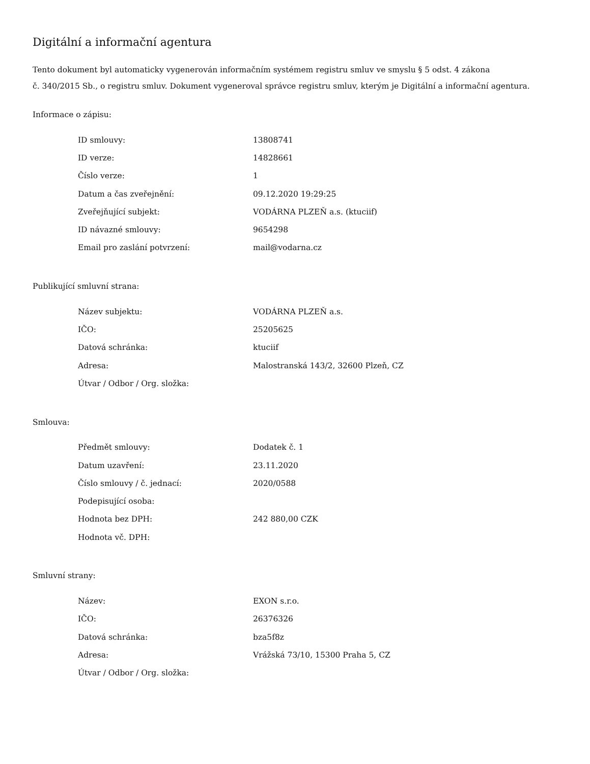Digitální a informační agentura
Tento dokument byl automaticky vygenerován informačním systémem registru smluv ve smyslu § 5 odst. 4 zákona
č. 340/2015 Sb., o registru smluv. Dokument vygeneroval správce registru smluv, kterým je Digitální a informační agentura.
Informace o zápisu:
| ID smlouvy: | 13808741 |
| ID verze: | 14828661 |
| Číslo verze: | 1 |
| Datum a čas zveřejnění: | 09.12.2020 19:29:25 |
| Zveřejňující subjekt: | VODÁRNA PLZEŇ a.s. (ktuciif) |
| ID návazné smlouvy: | 9654298 |
| Email pro zaslání potvrzení: | mail@vodarna.cz |
Publikující smluvní strana:
| Název subjektu: | VODÁRNA PLZEŇ a.s. |
| IČO: | 25205625 |
| Datová schránka: | ktuciif |
| Adresa: | Malostranská 143/2, 32600 Plzeň, CZ |
| Útvar / Odbor / Org. složka: | |
Smlouva:
| Předmět smlouvy: | Dodatek č. 1 |
| Datum uzavření: | 23.11.2020 |
| Číslo smlouvy / č. jednací: | 2020/0588 |
| Podepisující osoba: | |
| Hodnota bez DPH: | 242 880,00 CZK |
| Hodnota vč. DPH: | |
Smluvní strany:
| Název: | EXON s.r.o. |
| IČO: | 26376326 |
| Datová schránka: | bza5f8z |
| Adresa: | Vrážská 73/10, 15300 Praha 5, CZ |
| Útvar / Odbor / Org. složka: | |